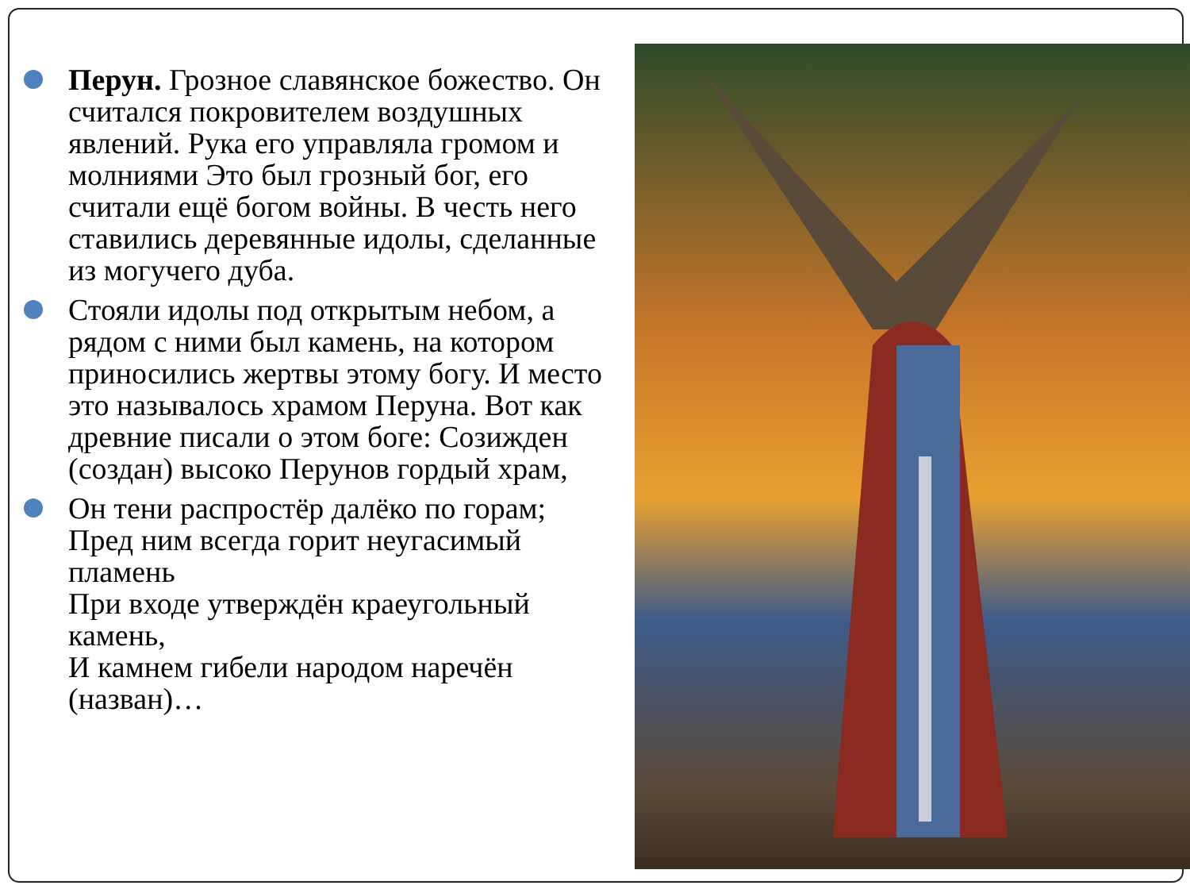Перун. Грозное славянское божество. Он считался покровителем воздушных явлений. Рука его управляла громом и молниями Это был грозный бог, его считали ещё богом войны. В честь него ставились деревянные идолы, сделанные из могучего дуба.
Стояли идолы под открытым небом, а рядом с ними был камень, на котором приносились жертвы этому богу. И место это называлось храмом Перуна. Вот как древние писали о этом боге: Созижден (создан) высоко Перунов гордый храм,
Он тени распростёр далёко по горам;
Пред ним всегда горит неугасимый пламень
При входе утверждён краеугольный камень,
И камнем гибели народом наречён (назван)…